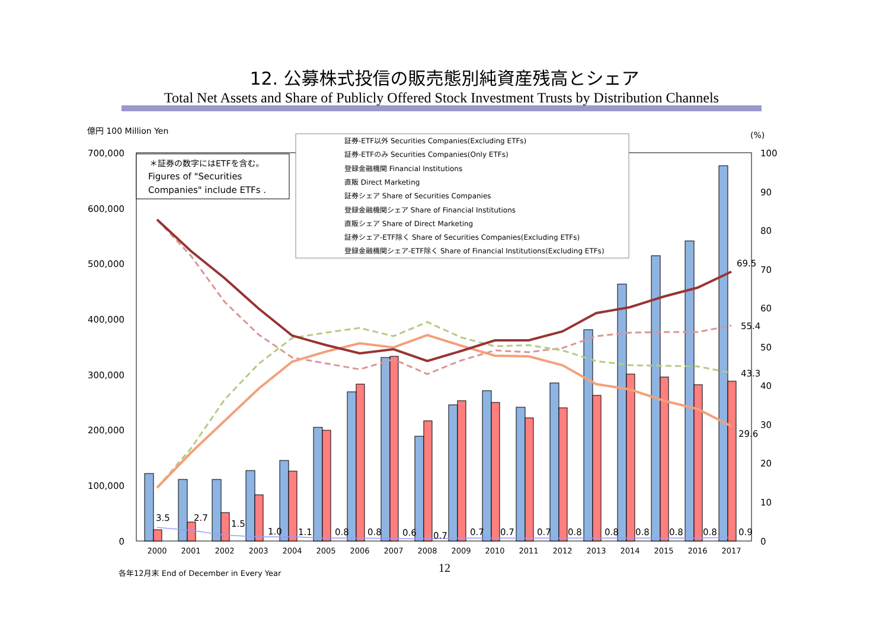12. 公募株式投信の販売態別純資産残高とシェア
Total Net Assets and Share of Publicly Offered Stock Investment Trusts by Distribution Channels
億円 100 Million Yen
(%)
700,000
600,000
500,000
400,000
300,000
200,000
100,000
0
100
90
80
70
60
50
40
30
20
10
0
2000
2001
2002
2003
2004
2005
2006
2007
2008
2009
2010
2011
2012
2013
2014
2015
2016
2017
3.5
2.7
1.5
1.0
1.1
0.8
0.8
0.6
0.7
0.7
0.7
0.7
0.8
0.8
0.8
0.8
0.8
0.9
69.5
55.4
43.3
29.6
＊証券の数字にはETFを含む。
Figures of "Securities
Companies" include ETFs .
証券-ETF以外 Securities Companies(Excluding ETFs)
証券-ETFのみ Securities Companies(Only ETFs)
登録金融機関 Financial Institutions
直販 Direct Marketing
証券シェア Share of Securities Companies
登録金融機関シェア Share of Financial Institutions
直販シェア Share of Direct Marketing
証券シェア-ETF除く Share of Securities Companies(Excluding ETFs)
登録金融機関シェア-ETF除く Share of Financial Institutions(Excluding ETFs)
各年12月末 End of December in Every Year
12